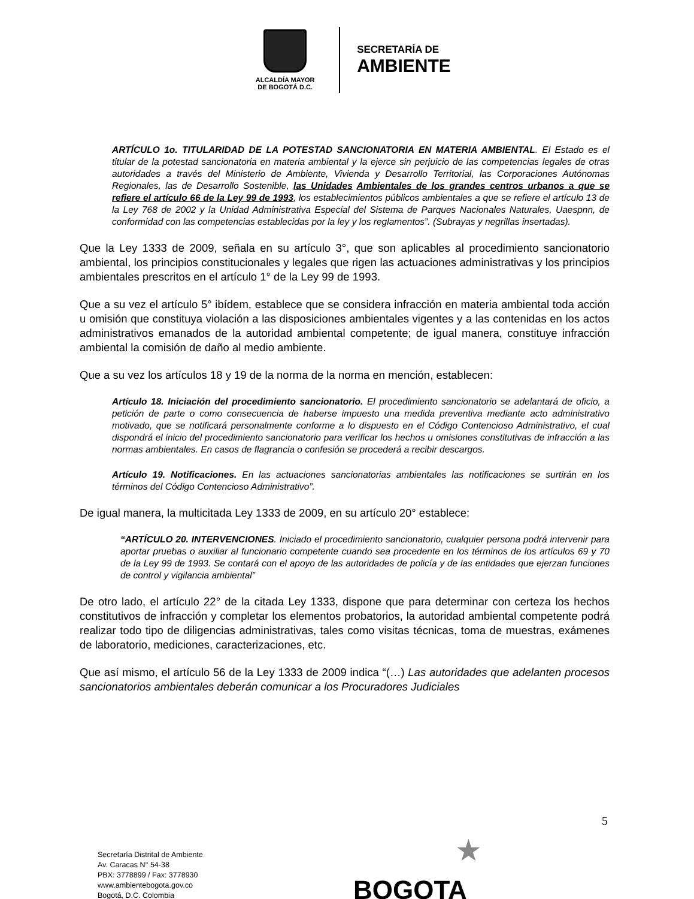ALCALDÍA MAYOR
DE BOGOTÁ D.C.
SECRETARÍA DE
AMBIENTE
ARTÍCULO 1o. TITULARIDAD DE LA POTESTAD SANCIONATORIA EN MATERIA AMBIENTAL. El Estado es el titular de la potestad sancionatoria en materia ambiental y la ejerce sin perjuicio de las competencias legales de otras autoridades a través del Ministerio de Ambiente, Vivienda y Desarrollo Territorial, las Corporaciones Autónomas Regionales, las de Desarrollo Sostenible, las Unidades Ambientales de los grandes centros urbanos a que se refiere el artículo 66 de la Ley 99 de 1993, los establecimientos públicos ambientales a que se refiere el artículo 13 de la Ley 768 de 2002 y la Unidad Administrativa Especial del Sistema de Parques Nacionales Naturales, Uaespnn, de conformidad con las competencias establecidas por la ley y los reglamentos”. (Subrayas y negrillas insertadas).
Que la Ley 1333 de 2009, señala en su artículo 3°, que son aplicables al procedimiento sancionatorio ambiental, los principios constitucionales y legales que rigen las actuaciones administrativas y los principios ambientales prescritos en el artículo 1° de la Ley 99 de 1993.
Que a su vez el artículo 5° ibídem, establece que se considera infracción en materia ambiental toda acción u omisión que constituya violación a las disposiciones ambientales vigentes y a las contenidas en los actos administrativos emanados de la autoridad ambiental competente; de igual manera, constituye infracción ambiental la comisión de daño al medio ambiente.
Que a su vez los artículos 18 y 19 de la norma de la norma en mención, establecen:
Artículo 18. Iniciación del procedimiento sancionatorio. El procedimiento sancionatorio se adelantará de oficio, a petición de parte o como consecuencia de haberse impuesto una medida preventiva mediante acto administrativo motivado, que se notificará personalmente conforme a lo dispuesto en el Código Contencioso Administrativo, el cual dispondrá el inicio del procedimiento sancionatorio para verificar los hechos u omisiones constitutivas de infracción a las normas ambientales. En casos de flagrancia o confesión se procederá a recibir descargos.
Artículo 19. Notificaciones. En las actuaciones sancionatorias ambientales las notificaciones se surtirán en los términos del Código Contencioso Administrativo”.
De igual manera, la multicitada Ley 1333 de 2009, en su artículo 20° establece:
“ARTÍCULO 20. INTERVENCIONES. Iniciado el procedimiento sancionatorio, cualquier persona podrá intervenir para aportar pruebas o auxiliar al funcionario competente cuando sea procedente en los términos de los artículos 69 y 70 de la Ley 99 de 1993. Se contará con el apoyo de las autoridades de policía y de las entidades que ejerzan funciones de control y vigilancia ambiental”
De otro lado, el artículo 22° de la citada Ley 1333, dispone que para determinar con certeza los hechos constitutivos de infracción y completar los elementos probatorios, la autoridad ambiental competente podrá realizar todo tipo de diligencias administrativas, tales como visitas técnicas, toma de muestras, exámenes de laboratorio, mediciones, caracterizaciones, etc.
Que así mismo, el artículo 56 de la Ley 1333 de 2009 indica “(…) Las autoridades que adelanten procesos sancionatorios ambientales deberán comunicar a los Procuradores Judiciales
5
Secretaría Distrital de Ambiente
Av. Caracas N° 54-38
PBX: 3778899 / Fax: 3778930
www.ambientebogota.gov.co
Bogotá, D.C. Colombia
★
BOGOTA